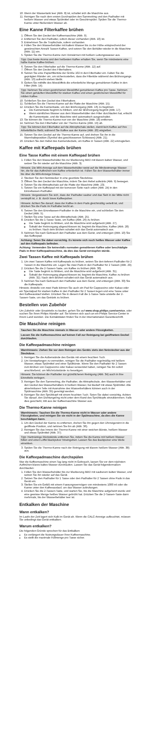10. Wenn der Wassertank leer (Abb. 8) ist, schaltet sich die Maschine aus.
11. Reinigen Sie nach dem ersten Durchspülen den Sammelring und den Padhalter mit heißem Wasser und etwas Spülmittel oder im Geschirrspüler. Spülen Sie die Thermo-Kanne unter fließendem Wasser ab.
Eine Kanne Filterkaffee brühen
1. Öffnen Sie den Deckel der Kaffeemaschine (Abb. 9).
2. Entfernen Sie den Padhalter, sofern dieser vorhanden (Abb. 10) ist.
3. Entnehmen Sie die Tropfschale, sofern vorhanden.
4. Füllen Sie den Wasserbehälter mit kaltem Wasser bis zu der Höhe entsprechend der gewünschten Anzahl Tassen Kaffee, und setzen Sie den Behälter wieder in die Maschine (Abb. 11) ein.
5. Spülen Sie die Thermo-Kanne zum Vorwärmen mit heißem Leitungswasser aus.
Tipp: Das beste Aroma und den heißesten Kaffee erhalten Sie, wenn Sie mindestens eine halbe Kanne Kaffee brühen.
6. Setzen Sie den Filterhalter auf die Thermo-Kanne (Abb. 12) auf.
7. Öffnen Sie den Deckel des Filterhalters.
8. Setzen Sie eine Papierfiltertüte der Größe 102 in den Filterhalter ein. Falten Sie die geprägten Ränder um, um sicherzustellen, dass die Filtertüte während des Brühvorgangs (Abb. 13) aufrecht stehen bleibt.
9. Geben Sie mithilfe des Messlöffels die erforderliche Menge gemahlenen Kaffee in den Filter (Abb. 14).
Tipp: Nehmen Sie einen gestrichenen Messlöffel gemahlenen Kaffee pro Tasse. Nehmen Sie einen gehäuften Messlöffel für starken Kaffee und einen gestrichenen Messlöffel für milden Kaffee.
10. Schließen Sie den Deckel des Filterhalters.
11. Schließen Sie die Thermo-Kanne auf die Platte der Maschine (Abb. 15).
12. Drücken Sie die Kannentaste, um den Brühvorgang (Abb. 16) zu beginnen.
Die Kannentaste beginnt zu blinken, und der Brühvorgang beginnt (Abb. 17).
Wenn sämtliches Wasser aus dem Wasserbehälter den Filter durchlaufen hat, erlischt die Kannentaste, und die Maschine wird automatisch ausgeschaltet.
13. Sie können die Thermo-Kanne nun von der Maschine (Abb. 18) entfernen.
14. Nehmen Sie den Filterhalter von der Thermo-Kanne (Abb. 19) ab.
Tipp: Sie können den Filterhalter auf die Abtropfschale stellen, damit kein Kaffee auf Ihre Arbeitsfläche fließt, während Sie Kaffee aus der Kanne (Abb. 20) eingießen.
15. Setzen Sie den Deckel auf die Thermo-Kanne auf, und drehen Sie ihn in die Warmhalteposition (Symbol des geschlossenen Schlosses) (Abb. 21).
16. Drücken Sie den Hebel des Kannendeckels, um Kaffee in Tassen (Abb. 22) einzugießen.
Kaffee mit Kaffeepads brühen
Eine Tasse Kaffee mit einem Kaffeepad brühen
1. Füllen Sie den Wasserbehälter bis zur Markierung MAX mit klarem kalten Wasser, und setzen Sie ihn wieder auf die Maschine (Abb. 3).
Hinweis: Die MIN-Anzeige auf dem Wasserbehälter weist auf die Mindestmenge Wasser hin, die für das Aufbrühen von Kaffee erforderlich ist. Füllen Sie den Wasserbehälter immer bis über die MIN-Anzeige hinaus.
2. Stecken Sie den Netzstecker in eine geerdete Steckdose.
3. Öffnen Sie den Deckel der Maschine, indem Sie den Hebel aufwärts (Abb. 9) bewegen.
4. Setzen Sie die Abtropfschale auf die Platte der Maschine (Abb. 23).
5. Setzen Sie ein Kaffeepad mit der konvexen Seite nach unten (Abb. 24) in den Einzeltassen-Padhalter.
Hinweis: Vergewissern Sie sich, dass der Padhalter sauber und das Sieb in der Mitte nicht verstopft ist, z. B. durch loses Kaffeepulver.
Hinweis: Achten Sie darauf, dass der Kaffee in dem Pads gleichmäßig verteilt ist, und drücken Sie die Pads im Padhalter leicht an.
6. Setzen Sie den Einzeltassen-Padhalter in die Maschine ein, und schließen Sie den Deckel (Abb. 5).
7. Stellen Sie eine Tasse auf die Abtropfschale (Abb. 25).
8. Drücken Sie die 1-Tasse-Taste, um Kaffee (Abb. 26) zu brühen.
Die Taste beginnt zu blinken, und die Maschine wird aufgeheizt (Abb. 27).
Sobald der Heizvorgang abgeschlossen ist, beginnt die Maschine, Kaffee (Abb. 28) zu brühen. Nach dem Brühen schaltet sich das Gerät automatisch aus.
9. Nehmen Sie nach Gebrauch den Padhalter aus dem Gerät, und entsorgen (Abb. 10) Sie das Kaffeepad.
Achtung: Seien Sie dabei vorsichtig. Es könnte sich noch heißes Wasser oder Kaffee auf den Kaffeepads befinden.
Achtung: Verwenden Sie keinesfalls normalen gemahlenen Kaffee oder beschädigte Pads in Ihrer Kaffeepadmaschine, da dies das Gerät verstopfen würde.
Zwei Tassen Kaffee mit Kaffeepads brühen
1. Um zwei Tassen Kaffee mit Kaffeepads zu brühen, setzen Sie den tieferen Padhalter für 2 Tassen in die Maschine ein. Legen Sie zwei Pads in den Padhalter für 2 Tassen (Abb. 29).
2. Drücken Sie die 2-Tassen-Taste, um Kaffee zu brühen (Abb. 30).
Die Taste beginnt zu blinken, und die Maschine wird aufgeheizt (Abb. 31).
Sobald der Heizvorgang abgeschlossen ist, beginnt die Maschine, Kaffee zu brühen (Abb. 32). Nach dem Brühen schaltet sich das Gerät automatisch aus.
3. Nehmen Sie nach Gebrauch den Padhalter aus dem Gerät, und entsorgen (Abb. 33) Sie die Kaffeepads.
Hinweis: Anstelle von zwei Pads können Sie auch ein Pad für Cappuccino oder Kakao oder ein Spezialpad für starken Kaffee in den Padhalter für 2 Tassen legen und eine Tasse unter den Kaffeeauslauf stellen. Drücken Sie in diesem Fall die 1-Tasse-Taste anstelle der 2-Tassen-Taste, um das Getränk zu brühen.
Bestellen von Zubehör
Um Zubehör oder Ersatzteile zu kaufen, gehen Sie auf www.shop.philips.com/service, oder suchen Sie Ihren Philips Händler auf. Sie können sich auch an ein Philips Service-Center in Ihrem Land wenden. Die Kontaktdaten finden Sie in der internationalen Garantieschrift.
Die Maschine reinigen
Tauchen Sie die Maschine niemals in Wasser oder andere Flüssigkeiten.
Lassen Sie die Kaffeemaschine auf keinen Fall zur Reinigung bei geöffnetem Deckel durchlaufen.
Die Kaffeepadmaschine reinigen
Warnhinweis: Ziehen Sie vor dem Reinigen des Geräts stets den Netzstecker aus der Steckdose.
1. Reinigen Sie die Außenwände des Geräts mit einem feuchten Tuch.
2. Um Verstopfungen zu vermeiden, reinigen Sie die Padhalter regelmäßig mit heißem Wasser, etwas Spülmittel und einer Spülbürste. Wenn Sie den Padhalter für 2 Tassen zum Brühen von Cappuccino oder Kakao verwendet haben, reinigen Sie ihn sofort anschließend, um Milchrückstände zu beseitigen.
Hinweis: Sie können die Padhalter zur gründlicheren Reinigung (Abb. 34) auch in ihre Einzelteile zerlegen.
3. Reinigen Sie den Sammelring, die Padhalter, die Abtropfschale, den Wasserbehälter und den Deckel des Wasserbehälters in heißem Wasser, bei Bedarf mit etwas Spülmittel. Alle abnehmbaren Teile mit Ausnahme des Wasserbehälters können auch in der Spülmaschine (Abb. 35) gereinigt werden.
4. Reinigen Sie den Sprühkopf mit einem feuchten Tuch. Seien Sie dabei vorsichtig. Achten Sie darauf, den Dichtungsring nicht unter dem Rand des Sprühkopfs einzuklemmen. Falls dies geschieht, tritt aus der Kaffeemaschine Wasser aus.
Die Thermo-Kanne reinigen
Warnhinweis: Tauchen Sie die Thermo-Kanne nicht in Wasser oder andere Flüssigkeiten, und reinigen Sie sie nicht in der Spülmaschine, da dies die Kanne beschädigen kann.
1. Um den Deckel der Kanne zu entfernen, drehen Sie ihn gegen den Uhrzeigersinn in die geöffnete Position, und nehmen Sie ihn ab (Abb. 36).
2. Reinigen Sie das Innere der Thermo-Kanne mit einer weichen Bürste, heißem Wasser und etwas Spülmittel (Abb. 37).
Tipp: Hartnäckige Rückstände entfernen Sie, indem Sie die Kanne mit heißem Wasser füllen und einen Löffel Backpulver hineingeben. Lassen Sie das Backpulver eine Weile einwirken.
3. Spülen Sie die Thermo-Kanne nach der Reinigung mit klarem heißem Wasser (Abb. 38) aus.
Die Kaffeepadmaschine durchspülen
War die Kaffeemaschine einen Tag lang nicht in Gebrauch, lassen Sie vor dem nächsten Aufbrühen klares kaltes Wasser durchlaufen. Lassen Sie das Gerät folgendermaßen durchlaufen:
1. Füllen Sie den Wasserbehälter bis zur Markierung MAX mit sauberem kalten Wasser, und setzen Sie ihn wieder auf das Gerät.
2. Setzen Sie den Padhalter für 1 Tasse oder den Padhalter für 2 Tassen ohne Pads in das Gerät ein.
3. Stellen Sie ein Gefäß mit einem Fassungsvermögen von mindestens 1000 ml oder die Kanne unter den Kaffeeauslauf, um das Wasser aufzufangen.
4. Drücken Sie die 2-Tassen-Taste, und warten Sie, bis die Maschine aufgeheizt wurde und eine gewisse Menge heißes Wasser gebrüht hat. Drücken Sie die 2-Tassen-Taste dann mehrmals, bis der Wasserbehälter leer ist.
Entkalken der Maschine
Wann entkalken?
Im Laufe der Zeit lagert sich Kalk im Gerät ab. Wenn die CALC-Anzeige aufleuchtet, müssen Sie unbedingt das Gerät entkalken.
Warum entkalken?
Die folgenden Gründe sprechen für das Entkalken:
Es verlängert die Nutzungsdauer Ihrer Kaffeemaschine.
Es stellt die maximale Füllmenge pro Tasse sicher.